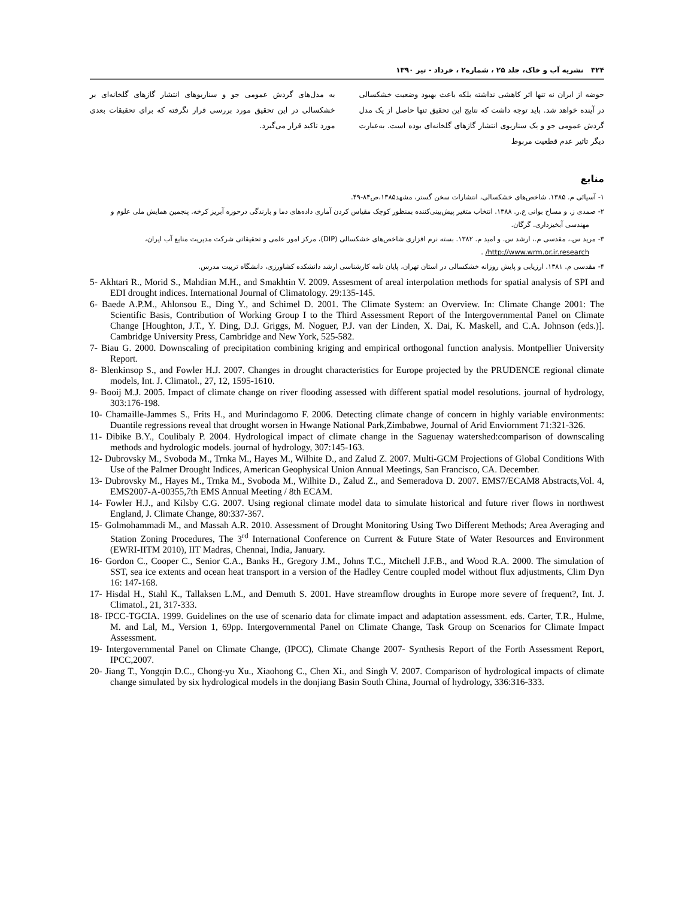۳۲۴ نشریه آب و خاک، جلد ۲۵ ، شماره۲ ، خرداد - تیر ۱۳۹۰
حوضه از ایران نه تنها اثر کاهشی نداشته بلکه باعث بهبود وضعیت خشکسالی در آینده خواهد شد. باید توجه داشت که نتایج این تحقیق تنها حاصل از یک مدل گردش عمومی جو و یک سناریوی انتشار گازهای گلخانه‌ای بوده است. به‌عبارت دیگر تاثیر عدم قطعیت مربوط
به مدل‌های گردش عمومی جو و سناریوهای انتشار گازهای گلخانه‌ای بر خشکسالی در این تحقیق مورد بررسی قرار نگرفته که برای تحقیقات بعدی مورد تاکید قرار می‌گیرد.
منابع
۱- آسیائی م. ۱۳۸۵. شاخص‌های خشکسالی، انتشارات سخن گستر، مشهد۱۳۸۵،ص۸۴-۴۹.
۲- صمدی ز. و مساح بوانی ع.ر. ۱۳۸۸. انتخاب متغیر پیش‌بینی‌کننده بمنظور کوچک مقیاس کردن آماری داده‌های دما و بارندگی درحوزه آبریز کرخه. پنجمین همایش ملی علوم و مهندسی آبخیزداری. گرگان.
۳- مرید س.، مقدسی م.، ارشد س. و امید م. ۱۳۸۲. بسته نرم افزاری شاخص‌های خشکسالی (DIP)، مرکز امور علمی و تحقیقاتی شرکت مدیریت منابع آب ایران، http://www.wrm.or.ir.research/ .
۴- مقدسی م. ۱۳۸۱. ارزیابی و پایش روزانه خشکسالی در استان تهران، پایان نامه کارشناسی ارشد دانشکده کشاورزی، دانشگاه تربیت مدرس.
5- Akhtari R., Morid S., Mahdian M.H., and Smakhtin V. 2009. Assesment of areal interpolation methods for spatial analysis of SPI and EDI drought indices. International Journal of Climatology. 29:135-145.
6- Baede A.P.M., Ahlonsou E., Ding Y., and Schimel D. 2001. The Climate System: an Overview. In: Climate Change 2001: The Scientific Basis, Contribution of Working Group I to the Third Assessment Report of the Intergovernmental Panel on Climate Change [Houghton, J.T., Y. Ding, D.J. Griggs, M. Noguer, P.J. van der Linden, X. Dai, K. Maskell, and C.A. Johnson (eds.)]. Cambridge University Press, Cambridge and New York, 525-582.
7- Biau G. 2000. Downscaling of precipitation combining kriging and empirical orthogonal function analysis. Montpellier University Report.
8- Blenkinsop S., and Fowler H.J. 2007. Changes in drought characteristics for Europe projected by the PRUDENCE regional climate models, Int. J. Climatol., 27, 12, 1595-1610.
9- Booij M.J. 2005. Impact of climate change on river flooding assessed with different spatial model resolutions. journal of hydrology, 303:176-198.
10- Chamaille-Jammes S., Frits H., and Murindagomo F. 2006. Detecting climate change of concern in highly variable environments: Duantile regressions reveal that drought worsen in Hwange National Park,Zimbabwe, Journal of Arid Enviornment 71:321-326.
11- Dibike B.Y., Coulibaly P. 2004. Hydrological impact of climate change in the Saguenay watershed:comparison of downscaling methods and hydrologic models. journal of hydrology, 307:145-163.
12- Dubrovsky M., Svoboda M., Trnka M., Hayes M., Wilhite D., and Zalud Z. 2007. Multi-GCM Projections of Global Conditions With Use of the Palmer Drought Indices, American Geophysical Union Annual Meetings, San Francisco, CA. December.
13- Dubrovsky M., Hayes M., Trnka M., Svoboda M., Wilhite D., Zalud Z., and Semeradova D. 2007. EMS7/ECAM8 Abstracts,Vol. 4, EMS2007-A-00355,7th EMS Annual Meeting / 8th ECAM.
14- Fowler H.J., and Kilsby C.G. 2007. Using regional climate model data to simulate historical and future river flows in northwest England, J. Climate Change, 80:337-367.
15- Golmohammadi M., and Massah A.R. 2010. Assessment of Drought Monitoring Using Two Different Methods; Area Averaging and Station Zoning Procedures, The 3<sup>rd</sup> International Conference on Current & Future State of Water Resources and Environment (EWRI-IITM 2010), IIT Madras, Chennai, India, January.
16- Gordon C., Cooper C., Senior C.A., Banks H., Gregory J.M., Johns T.C., Mitchell J.F.B., and Wood R.A. 2000. The simulation of SST, sea ice extents and ocean heat transport in a version of the Hadley Centre coupled model without flux adjustments, Clim Dyn 16: 147-168.
17- Hisdal H., Stahl K., Tallaksen L.M., and Demuth S. 2001. Have streamflow droughts in Europe more severe of frequent?, Int. J. Climatol., 21, 317-333.
18- IPCC-TGCIA. 1999. Guidelines on the use of scenario data for climate impact and adaptation assessment. eds. Carter, T.R., Hulme, M. and Lal, M., Version 1, 69pp. Intergovernmental Panel on Climate Change, Task Group on Scenarios for Climate Impact Assessment.
19- Intergovernmental Panel on Climate Change, (IPCC), Climate Change 2007- Synthesis Report of the Forth Assessment Report, IPCC,2007.
20- Jiang T., Yongqin D.C., Chong-yu Xu., Xiaohong C., Chen Xi., and Singh V. 2007. Comparison of hydrological impacts of climate change simulated by six hydrological models in the donjiang Basin South China, Journal of hydrology, 336:316-333.